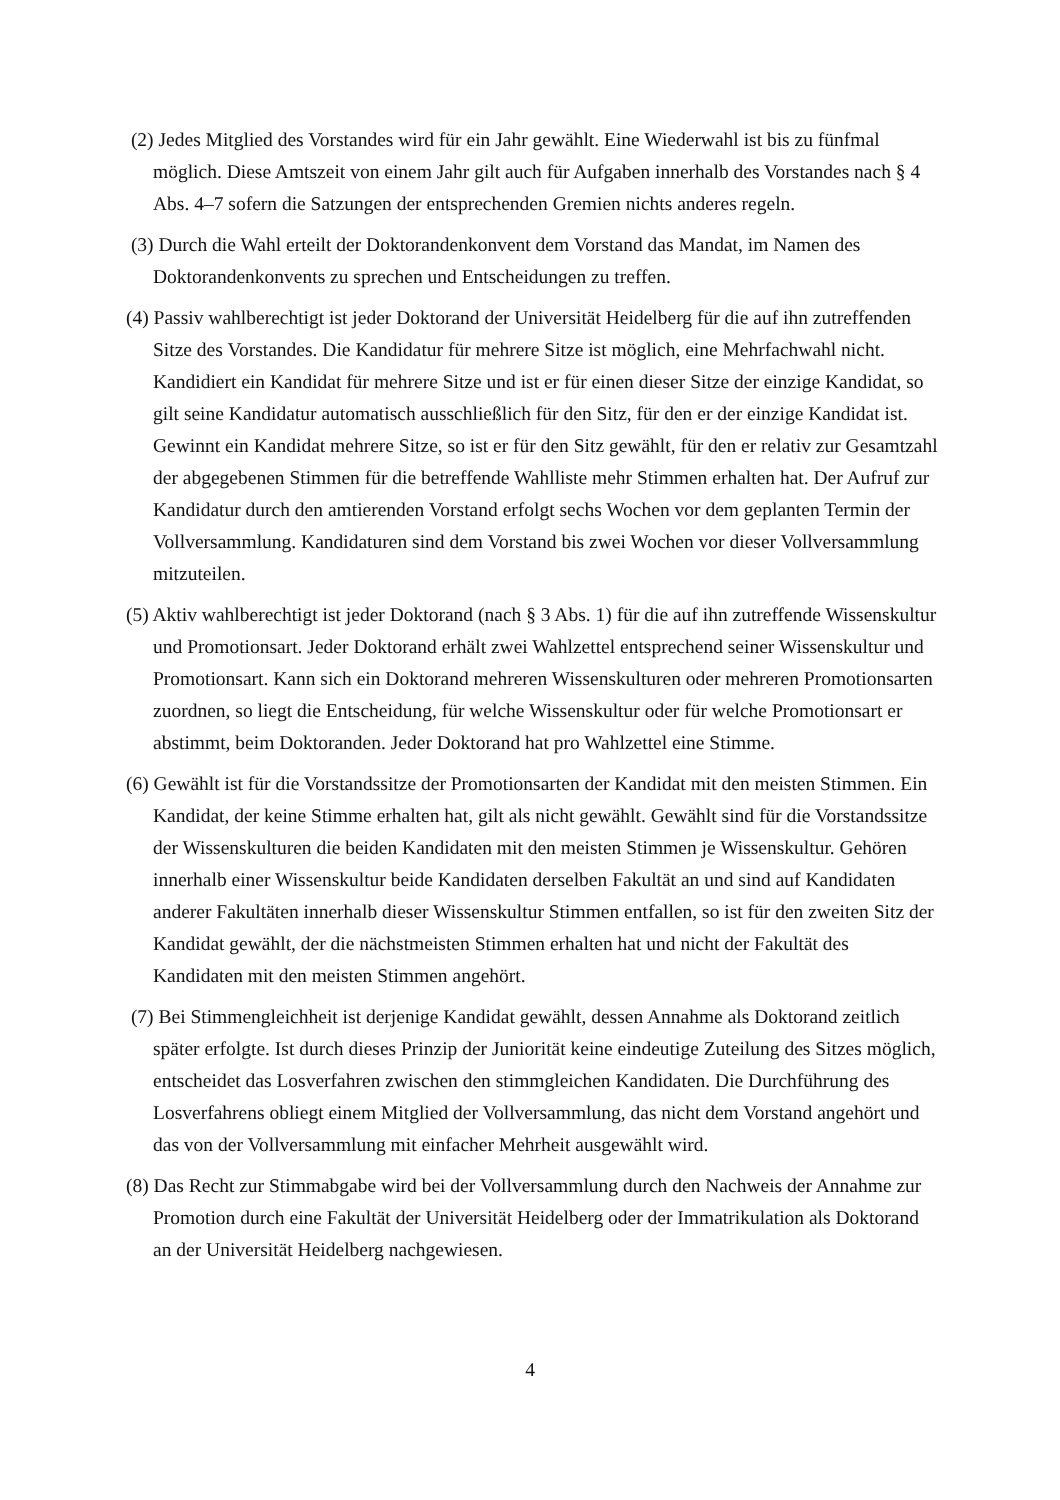(2) Jedes Mitglied des Vorstandes wird für ein Jahr gewählt. Eine Wiederwahl ist bis zu fünfmal möglich. Diese Amtszeit von einem Jahr gilt auch für Aufgaben innerhalb des Vorstandes nach § 4 Abs. 4–7 sofern die Satzungen der entsprechenden Gremien nichts anderes regeln.
(3) Durch die Wahl erteilt der Doktorandenkonvent dem Vorstand das Mandat, im Namen des Doktorandenkonvents zu sprechen und Entscheidungen zu treffen.
(4) Passiv wahlberechtigt ist jeder Doktorand der Universität Heidelberg für die auf ihn zutreffenden Sitze des Vorstandes. Die Kandidatur für mehrere Sitze ist möglich, eine Mehrfachwahl nicht. Kandidiert ein Kandidat für mehrere Sitze und ist er für einen dieser Sitze der einzige Kandidat, so gilt seine Kandidatur automatisch ausschließlich für den Sitz, für den er der einzige Kandidat ist. Gewinnt ein Kandidat mehrere Sitze, so ist er für den Sitz gewählt, für den er relativ zur Gesamtzahl der abgegebenen Stimmen für die betreffende Wahlliste mehr Stimmen erhalten hat. Der Aufruf zur Kandidatur durch den amtierenden Vorstand erfolgt sechs Wochen vor dem geplanten Termin der Vollversammlung. Kandidaturen sind dem Vorstand bis zwei Wochen vor dieser Vollversammlung mitzuteilen.
(5) Aktiv wahlberechtigt ist jeder Doktorand (nach § 3 Abs. 1) für die auf ihn zutreffende Wissenskultur und Promotionsart. Jeder Doktorand erhält zwei Wahlzettel entsprechend seiner Wissenskultur und Promotionsart. Kann sich ein Doktorand mehreren Wissenskulturen oder mehreren Promotionsarten zuordnen, so liegt die Entscheidung, für welche Wissenskultur oder für welche Promotionsart er abstimmt, beim Doktoranden. Jeder Doktorand hat pro Wahlzettel eine Stimme.
(6) Gewählt ist für die Vorstandssitze der Promotionsarten der Kandidat mit den meisten Stimmen. Ein Kandidat, der keine Stimme erhalten hat, gilt als nicht gewählt. Gewählt sind für die Vorstandssitze der Wissenskulturen die beiden Kandidaten mit den meisten Stimmen je Wissenskultur. Gehören innerhalb einer Wissenskultur beide Kandidaten derselben Fakultät an und sind auf Kandidaten anderer Fakultäten innerhalb dieser Wissenskultur Stimmen entfallen, so ist für den zweiten Sitz der Kandidat gewählt, der die nächstmeisten Stimmen erhalten hat und nicht der Fakultät des Kandidaten mit den meisten Stimmen angehört.
(7) Bei Stimmengleichheit ist derjenige Kandidat gewählt, dessen Annahme als Doktorand zeitlich später erfolgte. Ist durch dieses Prinzip der Juniorität keine eindeutige Zuteilung des Sitzes möglich, entscheidet das Losverfahren zwischen den stimmgleichen Kandidaten. Die Durchführung des Losverfahrens obliegt einem Mitglied der Vollversammlung, das nicht dem Vorstand angehört und das von der Vollversammlung mit einfacher Mehrheit ausgewählt wird.
(8) Das Recht zur Stimmabgabe wird bei der Vollversammlung durch den Nachweis der Annahme zur Promotion durch eine Fakultät der Universität Heidelberg oder der Immatrikulation als Doktorand an der Universität Heidelberg nachgewiesen.
4